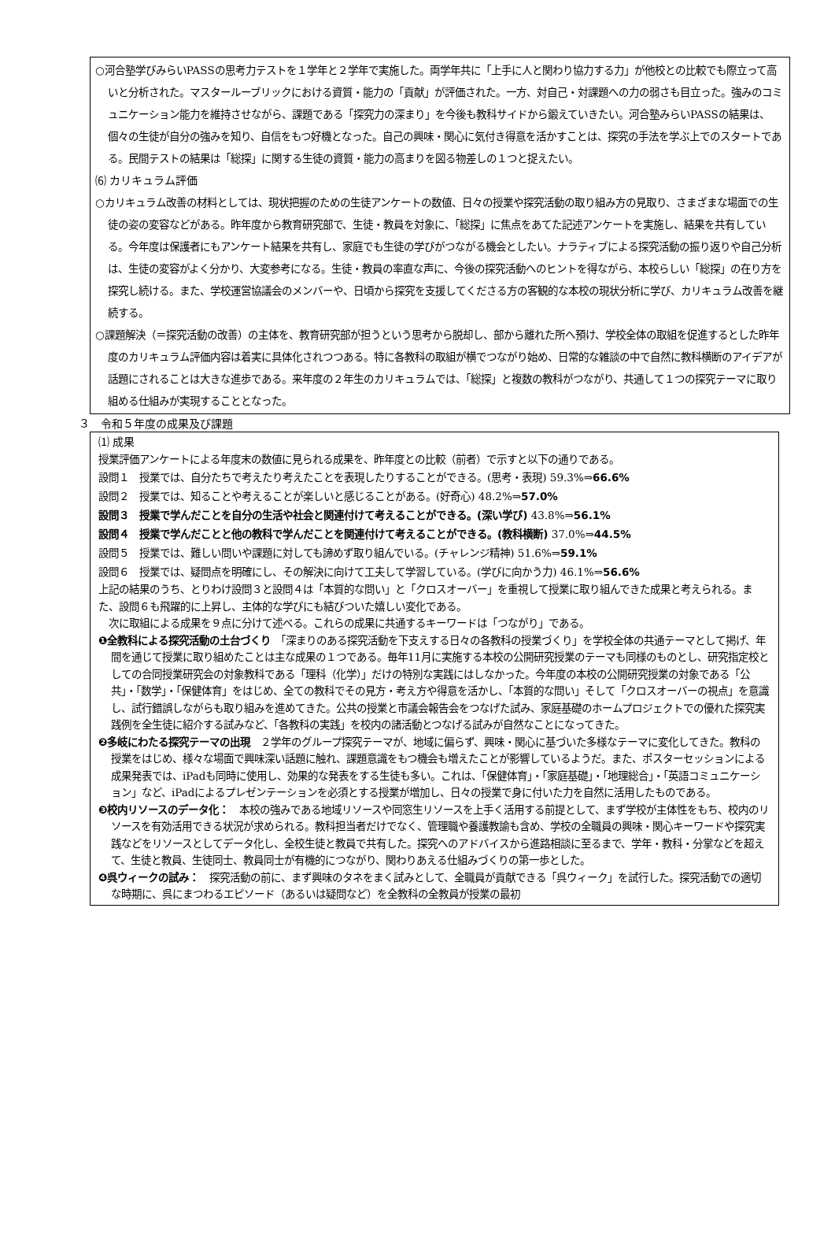○河合塾学びみらいPASSの思考力テストを１学年と２学年で実施した。両学年共に「上手に人と関わり協力する力」が他校との比較でも際立って高いと分析された。マスタールーブリックにおける資質・能力の「貢献」が評価された。一方、対自己・対課題への力の弱さも目立った。強みのコミュニケーション能力を維持させながら、課題である「探究力の深まり」を今後も教科サイドから鍛えていきたい。河合塾みらいPASSの結果は、個々の生徒が自分の強みを知り、自信をもつ好機となった。自己の興味・関心に気付き得意を活かすことは、探究の手法を学ぶ上でのスタートである。民間テストの結果は「総探」に関する生徒の資質・能力の高まりを図る物差しの１つと捉えたい。
⑹ カリキュラム評価
○カリキュラム改善の材料としては、現状把握のための生徒アンケートの数値、日々の授業や探究活動の取り組み方の見取り、さまざまな場面での生徒の姿の変容などがある。昨年度から教育研究部で、生徒・教員を対象に、「総探」に焦点をあてた記述アンケートを実施し、結果を共有している。今年度は保護者にもアンケート結果を共有し、家庭でも生徒の学びがつながる機会としたい。ナラティブによる探究活動の振り返りや自己分析は、生徒の変容がよく分かり、大変参考になる。生徒・教員の率直な声に、今後の探究活動へのヒントを得ながら、本校らしい「総探」の在り方を探究し続ける。また、学校運営協議会のメンバーや、日頃から探究を支援してくださる方の客観的な本校の現状分析に学び、カリキュラム改善を継続する。
○課題解決（＝探究活動の改善）の主体を、教育研究部が担うという思考から脱却し、部から離れた所へ預け、学校全体の取組を促進するとした昨年度のカリキュラム評価内容は着実に具体化されつつある。特に各教科の取組が横でつながり始め、日常的な雑談の中で自然に教科横断のアイデアが話題にされることは大きな進歩である。来年度の２年生のカリキュラムでは、「総探」と複数の教科がつながり、共通して１つの探究テーマに取り組める仕組みが実現することとなった。
３　令和５年度の成果及び課題
⑴ 成果
授業評価アンケートによる年度末の数値に見られる成果を、昨年度との比較（前者）で示すと以下の通りである。
設問１　授業では、自分たちで考えたり考えたことを表現したりすることができる。(思考・表現) 59.3%⇒66.6%
設問２　授業では、知ることや考えることが楽しいと感じることがある。(好奇心) 48.2%⇒57.0%
設問３　授業で学んだことを自分の生活や社会と関連付けて考えることができる。(深い学び) 43.8%⇒56.1%
設問４　授業で学んだことと他の教科で学んだことを関連付けて考えることができる。(教科横断) 37.0%⇒44.5%
設問５　授業では、難しい問いや課題に対しても諦めず取り組んでいる。(チャレンジ精神) 51.6%⇒59.1%
設問６　授業では、疑問点を明確にし、その解決に向けて工夫して学習している。(学びに向かう力) 46.1%⇒56.6%
上記の結果のうち、とりわけ設問３と設問４は「本質的な問い」と「クロスオーバー」を重視して授業に取り組んできた成果と考えられる。また、設問６も飛躍的に上昇し、主体的な学びにも結びついた嬉しい変化である。
　次に取組による成果を９点に分けて述べる。これらの成果に共通するキーワードは「つながり」である。
❶全教科による探究活動の土台づくり　「深まりのある探究活動を下支えする日々の各教科の授業づくり」を学校全体の共通テーマとして掲げ、年間を通じて授業に取り組めたことは主な成果の１つである。毎年11月に実施する本校の公開研究授業のテーマも同様のものとし、研究指定校としての合同授業研究会の対象教科である「理科（化学）」だけの特別な実践にはしなかった。今年度の本校の公開研究授業の対象である「公共」・「数学」・「保健体育」をはじめ、全ての教科でその見方・考え方や得意を活かし、「本質的な問い」そして「クロスオーバーの視点」を意識し、試行錯誤しながらも取り組みを進めてきた。公共の授業と市議会報告会をつなげた試み、家庭基礎のホームプロジェクトでの優れた探究実践例を全生徒に紹介する試みなど、「各教科の実践」を校内の諸活動とつなげる試みが自然なことになってきた。
❷多岐にわたる探究テーマの出現　２学年のグループ探究テーマが、地域に偏らず、興味・関心に基づいた多様なテーマに変化してきた。教科の授業をはじめ、様々な場面で興味深い話題に触れ、課題意識をもつ機会も増えたことが影響しているようだ。また、ポスターセッションによる成果発表では、iPadも同時に使用し、効果的な発表をする生徒も多い。これは、「保健体育」・「家庭基礎」・「地理総合」・「英語コミュニケーション」など、iPadによるプレゼンテーションを必須とする授業が増加し、日々の授業で身に付いた力を自然に活用したものである。
❸校内リソースのデータ化：　本校の強みである地域リソースや同窓生リソースを上手く活用する前提として、まず学校が主体性をもち、校内のリソースを有効活用できる状況が求められる。教科担当者だけでなく、管理職や養護教諭も含め、学校の全職員の興味・関心キーワードや探究実践などをリソースとしてデータ化し、全校生徒と教員で共有した。探究へのアドバイスから進路相談に至るまで、学年・教科・分掌などを超えて、生徒と教員、生徒同士、教員同士が有機的につながり、関わりあえる仕組みづくりの第一歩とした。
❹呉ウィークの試み：　探究活動の前に、まず興味のタネをまく試みとして、全職員が貢献できる「呉ウィーク」を試行した。探究活動での適切な時期に、呉にまつわるエピソード（あるいは疑問など）を全教科の全教員が授業の最初